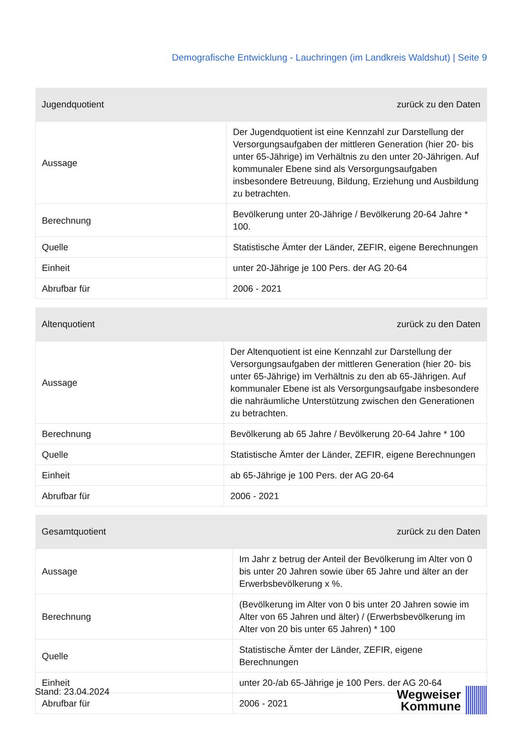Demografische Entwicklung - Lauchringen (im Landkreis Waldshut) | Seite 9
| Jugendquotient | zurück zu den Daten |
| --- | --- |
| Aussage | Der Jugendquotient ist eine Kennzahl zur Darstellung der Versorgungsaufgaben der mittleren Generation (hier 20- bis unter 65-Jährige) im Verhältnis zu den unter 20-Jährigen. Auf kommunaler Ebene sind als Versorgungsaufgaben insbesondere Betreuung, Bildung, Erziehung und Ausbildung zu betrachten. |
| Berechnung | Bevölkerung unter 20-Jährige / Bevölkerung 20-64 Jahre * 100. |
| Quelle | Statistische Ämter der Länder, ZEFIR, eigene Berechnungen |
| Einheit | unter 20-Jährige je 100 Pers. der AG 20-64 |
| Abrufbar für | 2006 - 2021 |
| Altenquotient | zurück zu den Daten |
| --- | --- |
| Aussage | Der Altenquotient ist eine Kennzahl zur Darstellung der Versorgungsaufgaben der mittleren Generation (hier 20- bis unter 65-Jährige) im Verhältnis zu den ab 65-Jährigen. Auf kommunaler Ebene ist als Versorgungsaufgabe insbesondere die nahräumliche Unterstützung zwischen den Generationen zu betrachten. |
| Berechnung | Bevölkerung ab 65 Jahre / Bevölkerung 20-64 Jahre * 100 |
| Quelle | Statistische Ämter der Länder, ZEFIR, eigene Berechnungen |
| Einheit | ab 65-Jährige je 100 Pers. der AG 20-64 |
| Abrufbar für | 2006 - 2021 |
| Gesamtquotient | zurück zu den Daten |
| --- | --- |
| Aussage | Im Jahr z betrug der Anteil der Bevölkerung im Alter von 0 bis unter 20 Jahren sowie über 65 Jahre und älter an der Erwerbsbevölkerung x %. |
| Berechnung | (Bevölkerung im Alter von 0 bis unter 20 Jahren sowie im Alter von 65 Jahren und älter) / (Erwerbsbevölkerung im Alter von 20 bis unter 65 Jahren) * 100 |
| Quelle | Statistische Ämter der Länder, ZEFIR, eigene Berechnungen |
| Einheit | unter 20-/ab 65-Jährige je 100 Pers. der AG 20-64 |
| Abrufbar für | 2006 - 2021 |
Stand: 23.04.2024
Wegweiser
Kommune